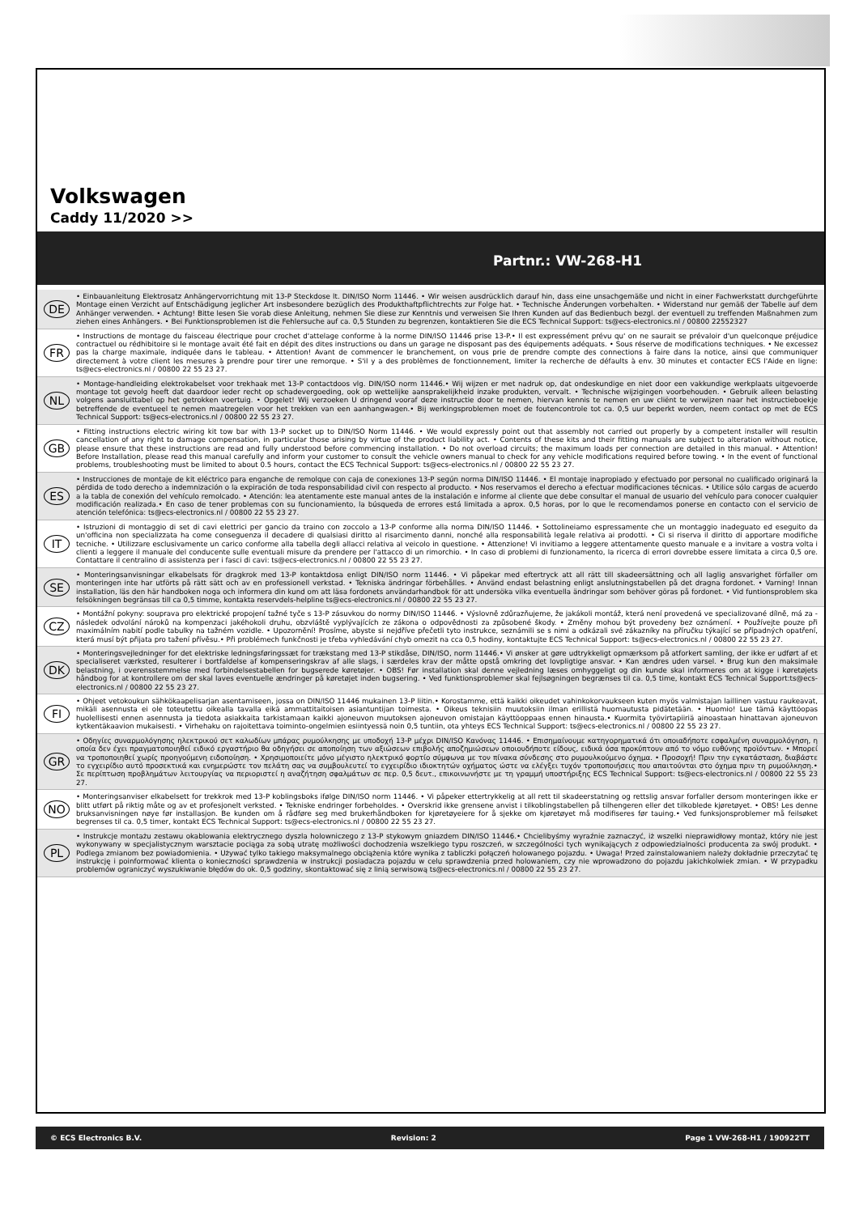Volkswagen
Caddy 11/2020 >>
Partnr.: VW-268-H1
DE
• Einbauanleitung Elektrosatz Anhängervorrichtung mit 13-P Steckdose lt. DIN/ISO Norm 11446. • Wir weisen ausdrücklich darauf hin, dass eine unsachgemäße und nicht in einer Fachwerkstatt durchgeführte Montage einen Verzicht auf Entschädigung jeglicher Art insbesondere bezüglich des Produkthaftpflichtrechts zur Folge hat. • Technische Änderungen vorbehalten. • Widerstand nur gemäß der Tabelle auf dem Anhänger verwenden. • Achtung! Bitte lesen Sie vorab diese Anleitung, nehmen Sie diese zur Kenntnis und verweisen Sie Ihren Kunden auf das Bedienbuch bezgl. der eventuell zu treffenden Maßnahmen zum ziehen eines Anhängers. • Bei Funktionsproblemen ist die Fehlersuche auf ca. 0,5 Stunden zu begrenzen, kontaktieren Sie die ECS Technical Support: ts@ecs-electronics.nl / 00800 22552327
FR
• Instructions de montage du faisceau électrique pour crochet d'attelage conforme à la norme DIN/ISO 11446 prise 13-P.• Il est expressément prévu qu' on ne saurait se prévaloir d'un quelconque préjudice contractuel ou rédhibitoire si le montage avait été fait en dépit des dites instructions ou dans un garage ne disposant pas des équipements adéquats. • Sous réserve de modifications techniques. • Ne excessez pas la charge maximale, indiquée dans le tableau. • Attention! Avant de commencer le branchement, on vous prie de prendre compte des connections à faire dans la notice, ainsi que communiquer directement à votre client les mesures à prendre pour tirer une remorque. • S'il y a des problèmes de fonctionnement, limiter la recherche de défaults à env. 30 minutes et contacter ECS l'Aide en ligne: ts@ecs-electronics.nl / 00800 22 55 23 27.
NL
• Montage-handleiding elektrokabelset voor trekhaak met 13-P contactdoos vlg. DIN/ISO norm 11446.• Wij wijzen er met nadruk op, dat ondeskundige en niet door een vakkundige werkplaats uitgevoerde montage tot gevolg heeft dat daardoor ieder recht op schadevergoeding, ook op wettelijke aansprakelijkheid inzake produkten, vervalt. • Technische wijzigingen voorbehouden. • Gebruik alleen belasting volgens aansluittabel op het getrokken voertuig. • Opgelet! Wij verzoeken U dringend vooraf deze instructie door te nemen, hiervan kennis te nemen en uw cliënt te verwijzen naar het instructieboekje betreffende de eventueel te nemen maatregelen voor het trekken van een aanhangwagen.• Bij werkingsproblemen moet de foutencontrole tot ca. 0,5 uur beperkt worden, neem contact op met de ECS Technical Support: ts@ecs-electronics.nl / 00800 22 55 23 27.
GB
• Fitting instructions electric wiring kit tow bar with 13-P socket up to DIN/ISO Norm 11446. • We would expressly point out that assembly not carried out properly by a competent installer will resultin cancellation of any right to damage compensation, in particular those arising by virtue of the product liability act. • Contents of these kits and their fitting manuals are subject to alteration without notice, please ensure that these instructions are read and fully understood before commencing installation. • Do not overload circuits; the maximum loads per connection are detailed in this manual. • Attention! Before Installation, please read this manual carefully and inform your customer to consult the vehicle owners manual to check for any vehicle modifications required before towing. • In the event of functional problems, troubleshooting must be limited to about 0.5 hours, contact the ECS Technical Support: ts@ecs-electronics.nl / 00800 22 55 23 27.
ES
• Instrucciones de montaje de kit eléctrico para enganche de remolque con caja de conexiones 13-P según norma DIN/ISO 11446. • El montaje inapropiado y efectuado por personal no cualificado originará la pérdida de todo derecho a indemnización o la expiración de toda responsabilidad civil con respecto al producto. • Nos reservamos el derecho a efectuar modificaciones técnicas. • Utilice sólo cargas de acuerdo a la tabla de conexión del vehículo remolcado. • Atención: lea atentamente este manual antes de la instalación e informe al cliente que debe consultar el manual de usuario del vehículo para conocer cualquier modificación realizada.• En caso de tener problemas con su funcionamiento, la búsqueda de errores está limitada a aprox. 0,5 horas, por lo que le recomendamos ponerse en contacto con el servicio de atención telefónica: ts@ecs-electronics.nl / 00800 22 55 23 27.
IT
• Istruzioni di montaggio di set di cavi elettrici per gancio da traino con zoccolo a 13-P conforme alla norma DIN/ISO 11446. • Sottolineiamo espressamente che un montaggio inadeguato ed eseguito da un'officina non specializzata ha come conseguenza il decadere di qualsiasi diritto al risarcimento danni, nonché alla responsabilità legale relativa ai prodotti. • Ci si riserva il diritto di apportare modifiche tecniche. • Utilizzare esclusivamente un carico conforme alla tabella degli allacci relativa al veicolo in questione. • Attenzione! Vi invitiamo a leggere attentamente questo manuale e a invitare a vostra volta i clienti a leggere il manuale del conducente sulle eventuali misure da prendere per l'attacco di un rimorchio. • In caso di problemi di funzionamento, la ricerca di errori dovrebbe essere limitata a circa 0,5 ore. Contattare il centralino di assistenza per i fasci di cavi: ts@ecs-electronics.nl / 00800 22 55 23 27.
SE
• Monteringsanvisningar elkabelsats för dragkrok med 13-P kontaktdosa enligt DIN/ISO norm 11446. • Vi påpekar med eftertryck att all rätt till skadeersättning och all laglig ansvarighet förfaller om monteringen inte har utförts på rätt sätt och av en professionell verkstad. • Tekniska ändringar förbehålles. • Använd endast belastning enligt anslutningstabellen på det dragna fordonet. • Varning! Innan installation, läs den här handboken noga och informera din kund om att läsa fordonets användarhandbok för att undersöka vilka eventuella ändringar som behöver göras på fordonet. • Vid funtionsproblem ska felsökningen begränsas till ca 0,5 timme, kontakta reservdels-helpline ts@ecs-electronics.nl / 00800 22 55 23 27.
CZ
• Montážní pokyny: souprava pro elektrické propojení tažné tyče s 13-P zásuvkou do normy DIN/ISO 11446. • Výslovně zdůrazňujeme, že jakákoli montáž, která není provedená ve specializované dílně, má za - následek odvolání nároků na kompenzaci jakéhokoli druhu, obzvláště vyplývajících ze zákona o odpovědnosti za způsobené škody. • Změny mohou být provedeny bez oznámení. • Používejte pouze při maximálním nabití podle tabulky na tažném vozidle. • Upozornění! Prosíme, abyste si nejdříve přečetli tyto instrukce, seznámili se s nimi a odkázali své zákazníky na příručku týkající se případných opatření, která musí být přijata pro tažení přívěsu.• Při problémech funkčnosti je třeba vyhledávání chyb omezit na cca 0,5 hodiny, kontaktujte ECS Technical Support: ts@ecs-electronics.nl / 00800 22 55 23 27.
DK
• Monteringsvejledninger for det elektriske ledningsføringssæt for trækstang med 13-P stikdåse, DIN/ISO, norm 11446.• Vi ønsker at gøre udtrykkeligt opmærksom på atforkert samling, der ikke er udført af et specialiseret værksted, resulterer i bortfaldelse af kompenseringskrav af alle slags, i særdeles krav der måtte opstå omkring det lovpligtige ansvar. • Kan ændres uden varsel. • Brug kun den maksimale belastning, i overensstemmelse med forbindelsestabellen for bugserede køretøjer. • OBS! Før installation skal denne vejledning læses omhyggeligt og din kunde skal informeres om at kigge i køretøjets håndbog for at kontrollere om der skal laves eventuelle ændringer på køretøjet inden bugsering. • Ved funktionsproblemer skal fejlsøgningen begrænses til ca. 0,5 time, kontakt ECS Technical Support:ts@ecs-electronics.nl / 00800 22 55 23 27.
FI
• Ohjeet vetokoukun sähkökaapelisarjan asentamiseen, jossa on DIN/ISO 11446 mukainen 13-P liitin.• Korostamme, että kaikki oikeudet vahinkokorvaukseen kuten myös valmistajan laillinen vastuu raukeavat, mikäli asennusta ei ole toteutettu oikealla tavalla eikä ammattitaitoisen asiantuntijan toimesta. • Oikeus teknisiin muutoksiin ilman erillistä huomautusta pidätetään. • Huomio! Lue tämä käyttöopas huolellisesti ennen asennusta ja tiedota asiakkaita tarkistamaan kaikki ajoneuvon muutoksen ajoneuvon omistajan käyttöoppaas ennen hinausta.• Kuormita työvirtapiiriä ainoastaan hinattavan ajoneuvon kytkentäkaavion mukaisesti. • Virhehaku on rajoitettava toiminto-ongelmien esiintyessä noin 0,5 tuntiin, ota yhteys ECS Technical Support: ts@ecs-electronics.nl / 00800 22 55 23 27.
GR
• Οδηγίες συναρμολόγησης ηλεκτρικού σετ καλωδίων μπάρας ρυμούλκησης με υποδοχή 13-P μέχρι DIN/ISO Κανόνας 11446. • Επισημαίνουμε κατηγορηματικά ότι οποιαδήποτε εσφαλμένη συναρμολόγηση, η οποία δεν έχει πραγματοποιηθεί ειδικό εργαστήριο θα οδηγήσει σε αποποίηση των αξιώσεων επιβολής αποζημιώσεων οποιουδήποτε είδους, ειδικά όσα προκύπτουν από το νόμο ευθύνης προϊόντων. • Μπορεί να τροποποιηθεί χωρίς προηγούμενη ειδοποίηση. • Χρησιμοποιείτε μόνο μέγιστο ηλεκτρικό φορτίο σύμφωνα με τον πίνακα σύνδεσης στο ρυμουλκούμενο όχημα. • Προσοχή! Πριν την εγκατάσταση, διαβάστε το εγχειρίδιο αυτό προσεκτικά και ενημερώστε τον πελάτη σας να συμβουλευτεί το εγχειρίδιο ιδιοκτητών οχήματος ώστε να ελέγξει τυχόν τροποποιήσεις που απαιτούνται στο όχημα πριν τη ρυμούλκηση.• Σε περίπτωση προβλημάτων λειτουργίας να περιοριστεί η αναζήτηση σφαλμάτων σε περ. 0,5 δευτ., επικοινωνήστε με τη γραμμή υποστήριξης ECS Technical Support: ts@ecs-electronics.nl / 00800 22 55 23 27.
NO
• Monteringsanviser elkabelsett for trekkrok med 13-P koblingsboks ifølge DIN/ISO norm 11446. • Vi påpeker ettertrykkelig at all rett til skadeerstatning og rettslig ansvar forfaller dersom monteringen ikke er blitt utført på riktig måte og av et profesjonelt verksted. • Tekniske endringer forbeholdes. • Overskrid ikke grensene anvist i tilkoblingstabellen på tilhengeren eller det tilkoblede kjøretøyet. • OBS! Les denne bruksanvisningen nøye før installasjon. Be kunden om å rådføre seg med brukerhåndboken for kjøretøyeiere for å sjekke om kjøretøyet må modifiseres før tauing.• Ved funksjonsproblemer må feilsøket begrenses til ca. 0,5 timer, kontakt ECS Technical Support: ts@ecs-electronics.nl / 00800 22 55 23 27.
PL
• Instrukcje montażu zestawu okablowania elektrycznego dyszla holowniczego z 13-P stykowym gniazdem DIN/ISO 11446.• Chcielibyśmy wyraźnie zaznaczyć, iż wszelki nieprawidłowy montaż, który nie jest wykonywany w specjalistycznym warsztacie pociąga za sobą utratę możliwości dochodzenia wszelkiego typu roszczeń, w szczególności tych wynikających z odpowiedzialności producenta za swój produkt. • Podlega zmianom bez powiadomienia. • Używać tylko takiego maksymalnego obciążenia które wynika z tabliczki połączeń holowanego pojazdu. • Uwaga! Przed zainstalowaniem należy dokładnie przeczytać tę instrukcję i poinformować klienta o konieczności sprawdzenia w instrukcji posiadacza pojazdu w celu sprawdzenia przed holowaniem, czy nie wprowadzono do pojazdu jakichkolwiek zmian. • W przypadku problemów ograniczyć wyszukiwanie błędów do ok. 0,5 godziny, skontaktować się z linią serwisową ts@ecs-electronics.nl / 00800 22 55 23 27.
© ECS Electronics B.V. Revision: 2 Page 1 VW-268-H1 / 190922TT